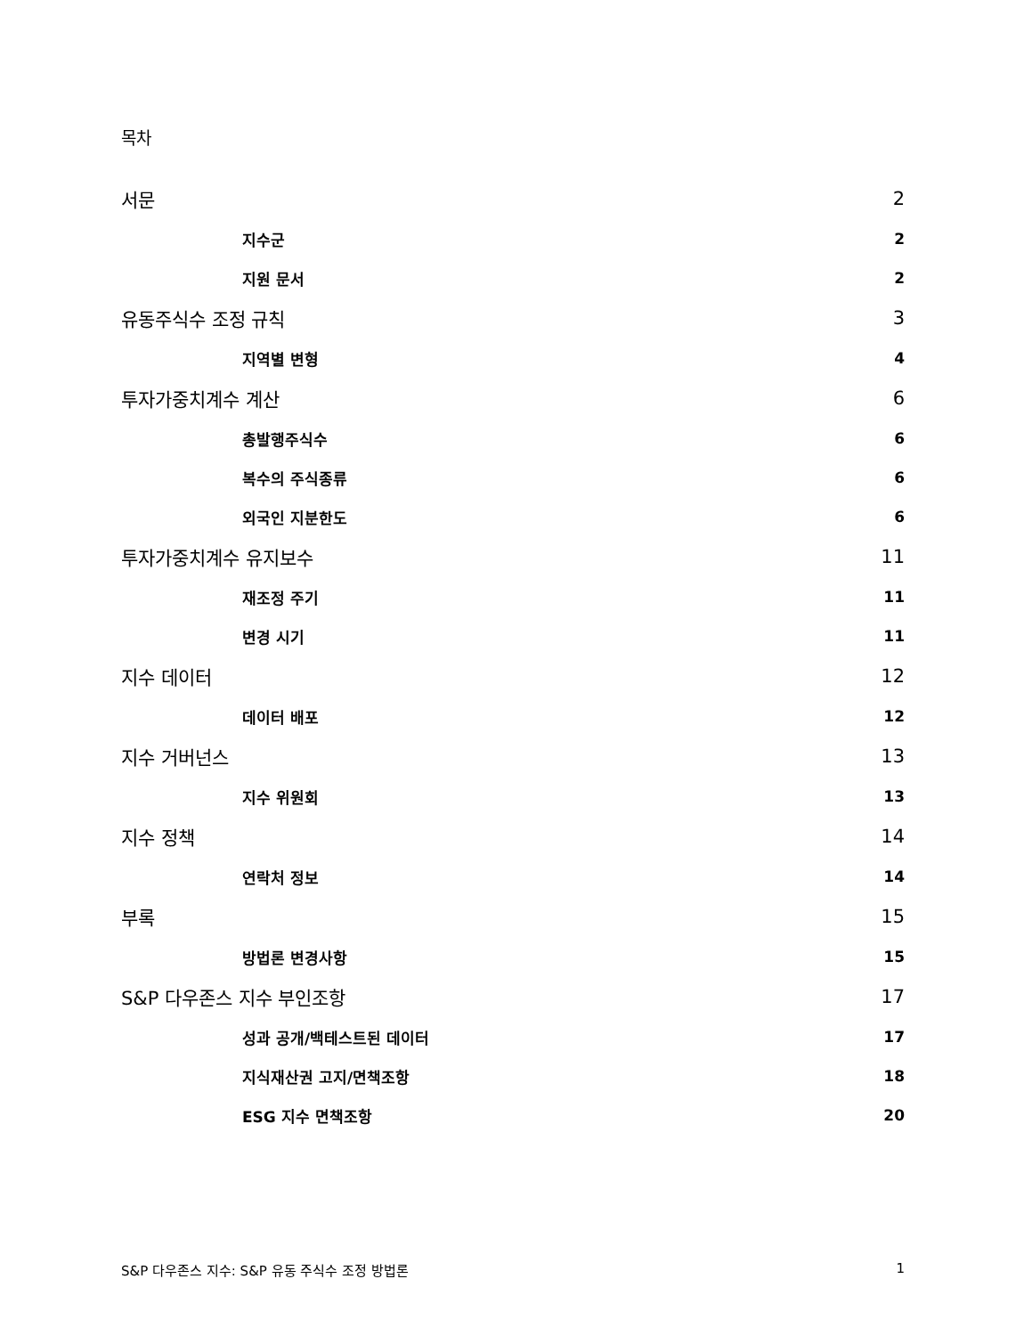목차
서문 2
지수군 2
지원 문서 2
유동주식수 조정 규칙 3
지역별 변형 4
투자가중치계수 계산 6
총발행주식수 6
복수의 주식종류 6
외국인 지분한도 6
투자가중치계수 유지보수 11
재조정 주기 11
변경 시기 11
지수 데이터 12
데이터 배포 12
지수 거버넌스 13
지수 위원회 13
지수 정책 14
연락처 정보 14
부록 15
방법론 변경사항 15
S&P 다우존스 지수 부인조항 17
성과 공개/백테스트된 데이터 17
지식재산권 고지/면책조항 18
ESG 지수 면책조항 20
S&P 다우존스 지수: S&P 유동 주식수 조정 방법론 1